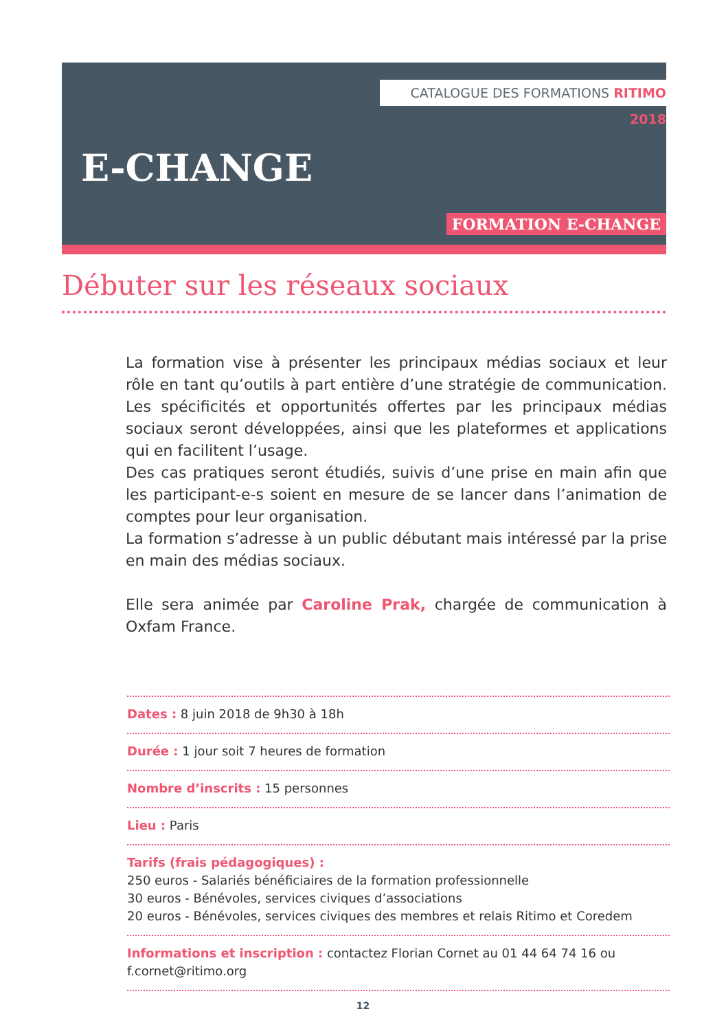CATALOGUE DES FORMATIONS RITIMO 2018
E-CHANGE
FORMATION E-CHANGE
Débuter sur les réseaux sociaux
La formation vise à présenter les principaux médias sociaux et leur rôle en tant qu’outils à part entière d’une stratégie de communication. Les spécificités et opportunités offertes par les principaux médias sociaux seront développées, ainsi que les plateformes et applications qui en facilitent l’usage.
Des cas pratiques seront étudiés, suivis d’une prise en main afin que les participant-e-s soient en mesure de se lancer dans l’animation de comptes pour leur organisation.
La formation s’adresse à un public débutant mais intéressé par la prise en main des médias sociaux.
Elle sera animée par Caroline Prak, chargée de communication à Oxfam France.
Dates : 8 juin 2018 de 9h30 à 18h
Durée : 1 jour soit 7 heures de formation
Nombre d’inscrits : 15 personnes
Lieu : Paris
Tarifs (frais pédagogiques) :
250 euros - Salariés bénéficiaires de la formation professionnelle
30 euros - Bénévoles, services civiques d’associations
20 euros - Bénévoles, services civiques des membres et relais Ritimo et Coredem
Informations et inscription : contactez Florian Cornet au 01 44 64 74 16 ou f.cornet@ritimo.org
12